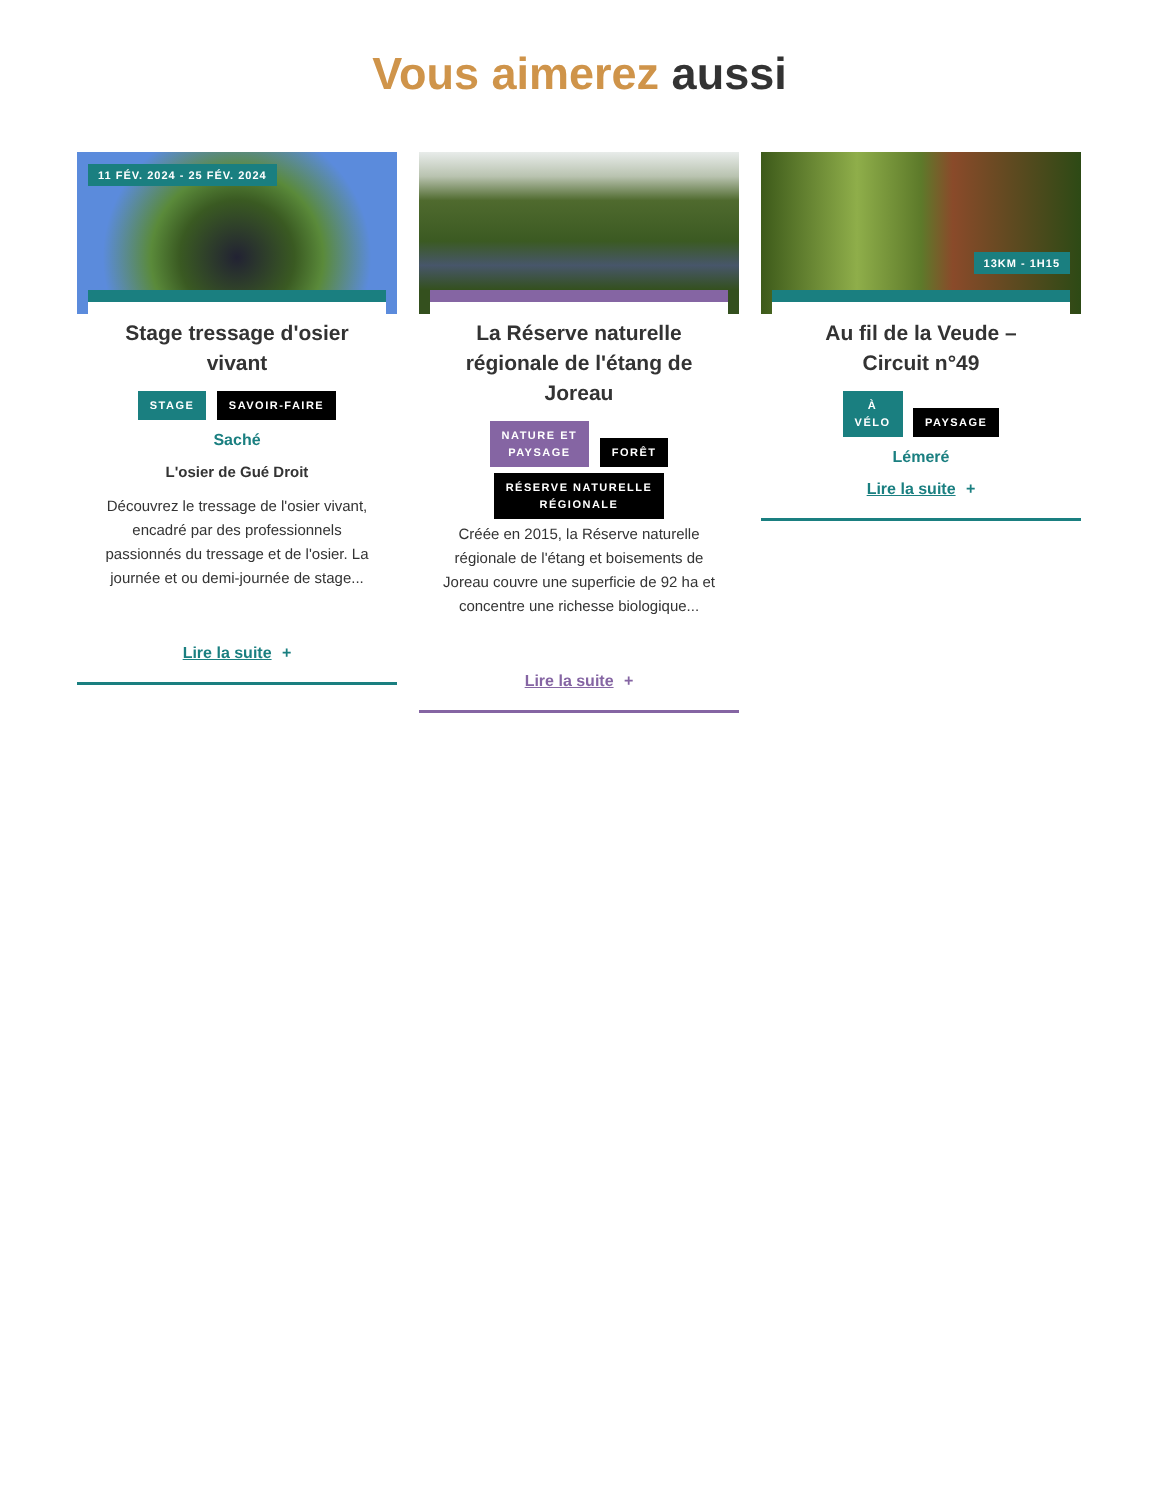Vous aimerez aussi
11 FÉV. 2024 - 25 FÉV. 2024
Stage tressage d'osier vivant
STAGE SAVOIR-FAIRE
Saché
L'osier de Gué Droit
Découvrez le tressage de l'osier vivant, encadré par des professionnels passionnés du tressage et de l'osier. La journée et ou demi-journée de stage...
Lire la suite +
La Réserve naturelle régionale de l'étang de Joreau
NATURE ET
PAYSAGE FORÊT
RÉSERVE NATURELLE
RÉGIONALE
Créée en 2015, la Réserve naturelle régionale de l'étang et boisements de Joreau couvre une superficie de 92 ha et concentre une richesse biologique...
Lire la suite +
13KM - 1H15
Au fil de la Veude – Circuit n°49
À
VÉLO PAYSAGE
Lémeré
Lire la suite +